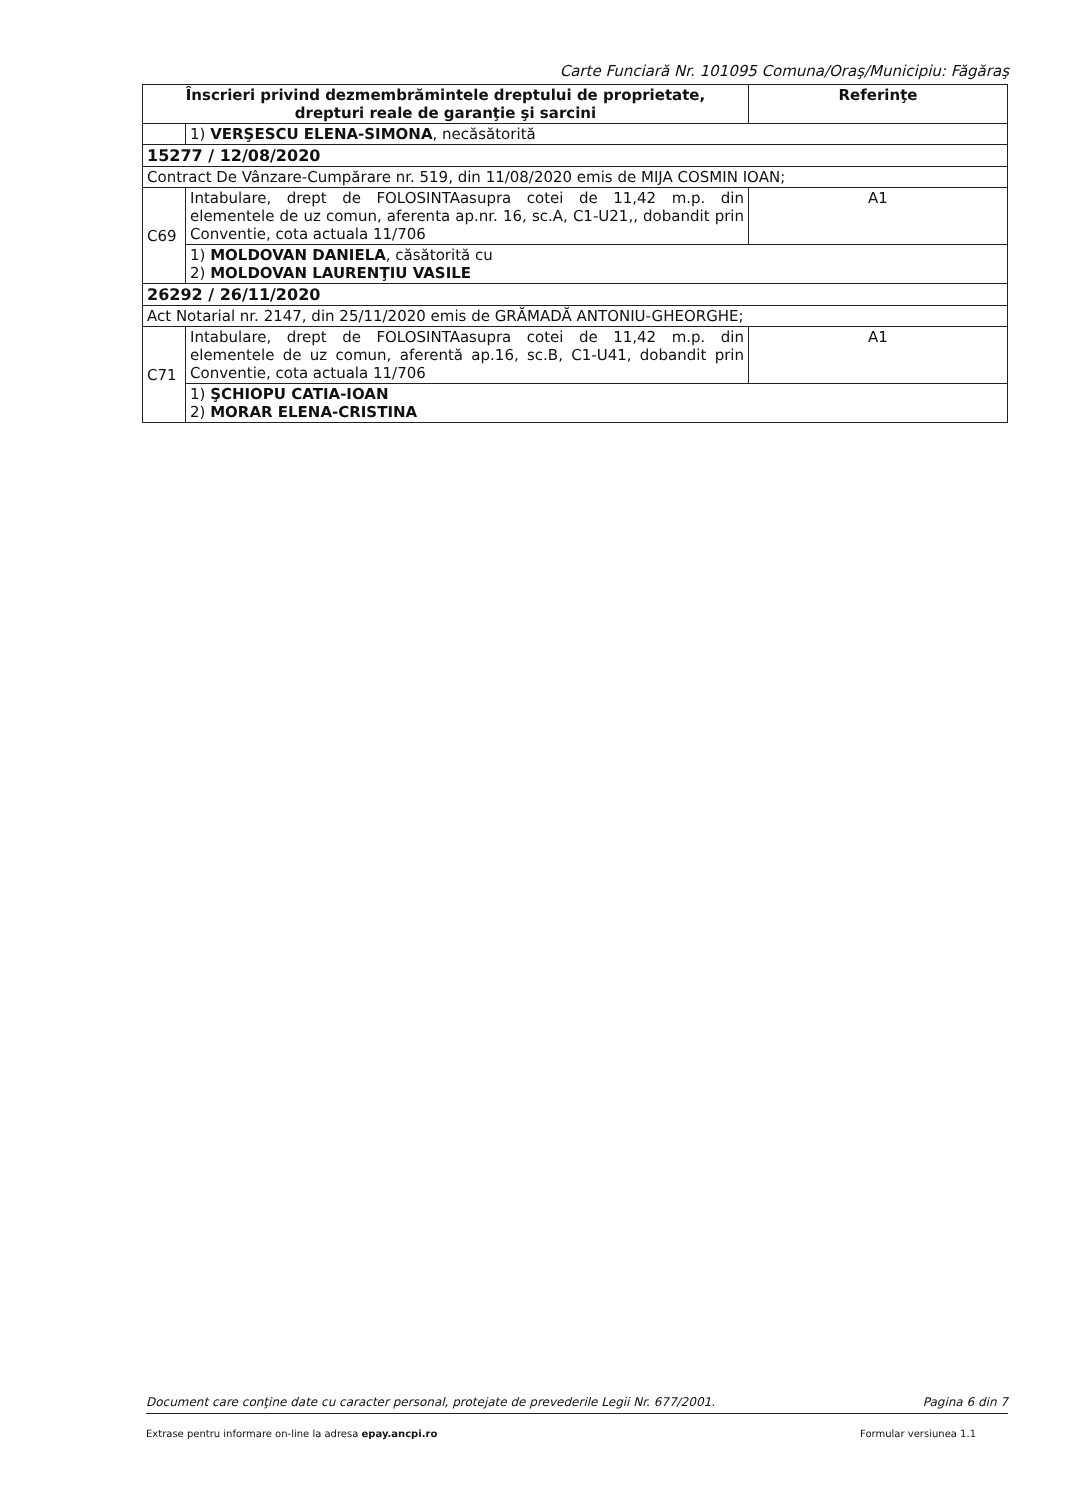Carte Funciară Nr. 101095 Comuna/Oraş/Municipiu: Făgăraş
| Înscrieri privind dezmembrămintele dreptului de proprietate, drepturi reale de garanţie şi sarcini | | Referinţe |
| --- | --- | --- |
| | 1) VERŞESCU ELENA-SIMONA , necăsătorită | |
| 15277 / 12/08/2020 | | |
| Contract De Vânzare-Cumpărare nr. 519, din 11/08/2020 emis de MIJA COSMIN IOAN; | | |
| C69 | Intabulare, drept de FOLOSINTAasupra cotei de 11,42 m.p. din elementele de uz comun, aferenta ap.nr. 16, sc.A, C1-U21,, dobandit prin Conventie, cota actuala 11/706 | A1 |
| | 1) MOLDOVAN DANIELA , căsătorită cu 2) MOLDOVAN LAURENŢIU VASILE | |
| 26292 / 26/11/2020 | | |
| Act Notarial nr. 2147, din 25/11/2020 emis de GRĂMADĂ ANTONIU-GHEORGHE; | | |
| C71 | Intabulare, drept de FOLOSINTAasupra cotei de 11,42 m.p. din elementele de uz comun, aferentă ap.16, sc.B, C1-U41, dobandit prin Conventie, cota actuala 11/706 | A1 |
| | 1) ŞCHIOPU CATIA-IOAN 2) MORAR ELENA-CRISTINA | |
Document care conţine date cu caracter personal, protejate de prevederile Legii Nr. 677/2001. Pagina 6 din 7
Extrase pentru informare on-line la adresa epay.ancpi.ro Formular versiunea 1.1